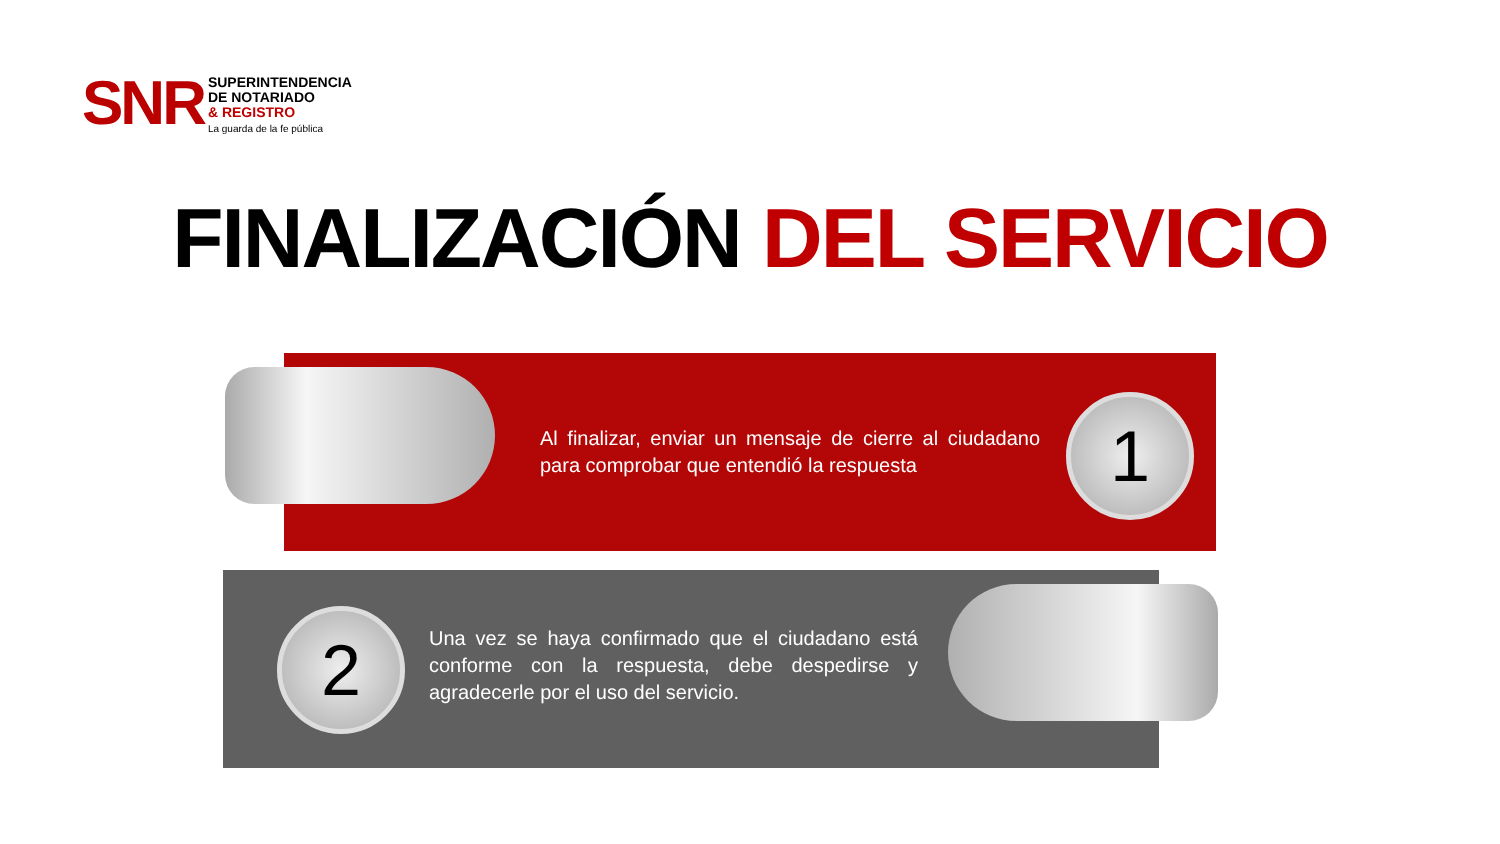SNR
SUPERINTENDENCIA
DE NOTARIADO
& REGISTRO
La guarda de la fe pública
FINALIZACIÓN DEL SERVICIO
Al finalizar, enviar un mensaje de cierre al ciudadano para comprobar que entendió la respuesta
1
2
Una vez se haya confirmado que el ciudadano está conforme con la respuesta, debe despedirse y agradecerle por el uso del servicio.